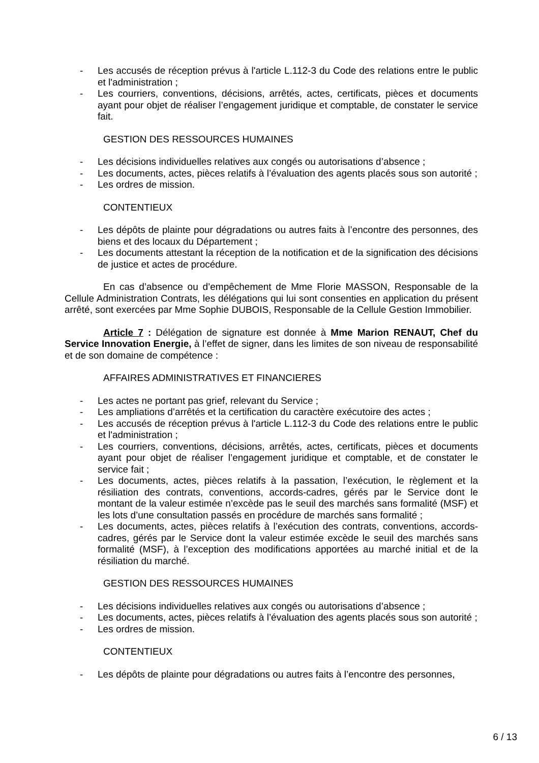- Les accusés de réception prévus à l'article L.112-3 du Code des relations entre le public et l'administration ;
- Les courriers, conventions, décisions, arrêtés, actes, certificats, pièces et documents ayant pour objet de réaliser l’engagement juridique et comptable, de constater le service fait.
GESTION DES RESSOURCES HUMAINES
- Les décisions individuelles relatives aux congés ou autorisations d’absence ;
- Les documents, actes, pièces relatifs à l’évaluation des agents placés sous son autorité ;
- Les ordres de mission.
CONTENTIEUX
- Les dépôts de plainte pour dégradations ou autres faits à l’encontre des personnes, des biens et des locaux du Département ;
- Les documents attestant la réception de la notification et de la signification des décisions de justice et actes de procédure.
En cas d’absence ou d’empêchement de Mme Florie MASSON, Responsable de la Cellule Administration Contrats, les délégations qui lui sont consenties en application du présent arrêté, sont exercées par Mme Sophie DUBOIS, Responsable de la Cellule Gestion Immobilier.
Article 7 : Délégation de signature est donnée à Mme Marion RENAUT, Chef du Service Innovation Energie, à l’effet de signer, dans les limites de son niveau de responsabilité et de son domaine de compétence :
AFFAIRES ADMINISTRATIVES ET FINANCIERES
- Les actes ne portant pas grief, relevant du Service ;
- Les ampliations d’arrêtés et la certification du caractère exécutoire des actes ;
- Les accusés de réception prévus à l'article L.112-3 du Code des relations entre le public et l'administration ;
- Les courriers, conventions, décisions, arrêtés, actes, certificats, pièces et documents ayant pour objet de réaliser l’engagement juridique et comptable, et de constater le service fait ;
- Les documents, actes, pièces relatifs à la passation, l’exécution, le règlement et la résiliation des contrats, conventions, accords-cadres, gérés par le Service dont le montant de la valeur estimée n’excède pas le seuil des marchés sans formalité (MSF) et les lots d’une consultation passés en procédure de marchés sans formalité ;
- Les documents, actes, pièces relatifs à l’exécution des contrats, conventions, accords-cadres, gérés par le Service dont la valeur estimée excède le seuil des marchés sans formalité (MSF), à l’exception des modifications apportées au marché initial et de la résiliation du marché.
GESTION DES RESSOURCES HUMAINES
- Les décisions individuelles relatives aux congés ou autorisations d’absence ;
- Les documents, actes, pièces relatifs à l’évaluation des agents placés sous son autorité ;
- Les ordres de mission.
CONTENTIEUX
- Les dépôts de plainte pour dégradations ou autres faits à l’encontre des personnes,
6 / 13